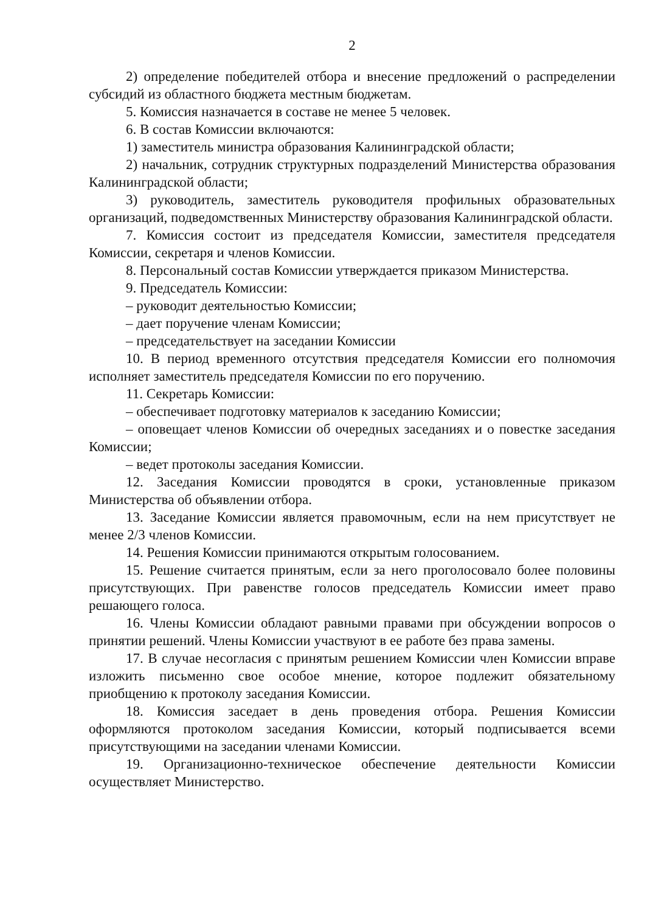2
2) определение победителей отбора и внесение предложений о распределении субсидий из областного бюджета местным бюджетам.
5. Комиссия назначается в составе не менее 5 человек.
6. В состав Комиссии включаются:
1) заместитель министра образования Калининградской области;
2) начальник, сотрудник структурных подразделений Министерства образования Калининградской области;
3) руководитель, заместитель руководителя профильных образовательных организаций, подведомственных Министерству образования Калининградской области.
7. Комиссия состоит из председателя Комиссии, заместителя председателя Комиссии, секретаря и членов Комиссии.
8. Персональный состав Комиссии утверждается приказом Министерства.
9. Председатель Комиссии:
– руководит деятельностью Комиссии;
– дает поручение членам Комиссии;
– председательствует на заседании Комиссии
10. В период временного отсутствия председателя Комиссии его полномочия исполняет заместитель председателя Комиссии по его поручению.
11. Секретарь Комиссии:
– обеспечивает подготовку материалов к заседанию Комиссии;
– оповещает членов Комиссии об очередных заседаниях и о повестке заседания Комиссии;
– ведет протоколы заседания Комиссии.
12. Заседания Комиссии проводятся в сроки, установленные приказом Министерства об объявлении отбора.
13. Заседание Комиссии является правомочным, если на нем присутствует не менее 2/3 членов Комиссии.
14. Решения Комиссии принимаются открытым голосованием.
15. Решение считается принятым, если за него проголосовало более половины присутствующих. При равенстве голосов председатель Комиссии имеет право решающего голоса.
16. Члены Комиссии обладают равными правами при обсуждении вопросов о принятии решений. Члены Комиссии участвуют в ее работе без права замены.
17. В случае несогласия с принятым решением Комиссии член Комиссии вправе изложить письменно свое особое мнение, которое подлежит обязательному приобщению к протоколу заседания Комиссии.
18. Комиссия заседает в день проведения отбора. Решения Комиссии оформляются протоколом заседания Комиссии, который подписывается всеми присутствующими на заседании членами Комиссии.
19. Организационно-техническое обеспечение деятельности Комиссии осуществляет Министерство.